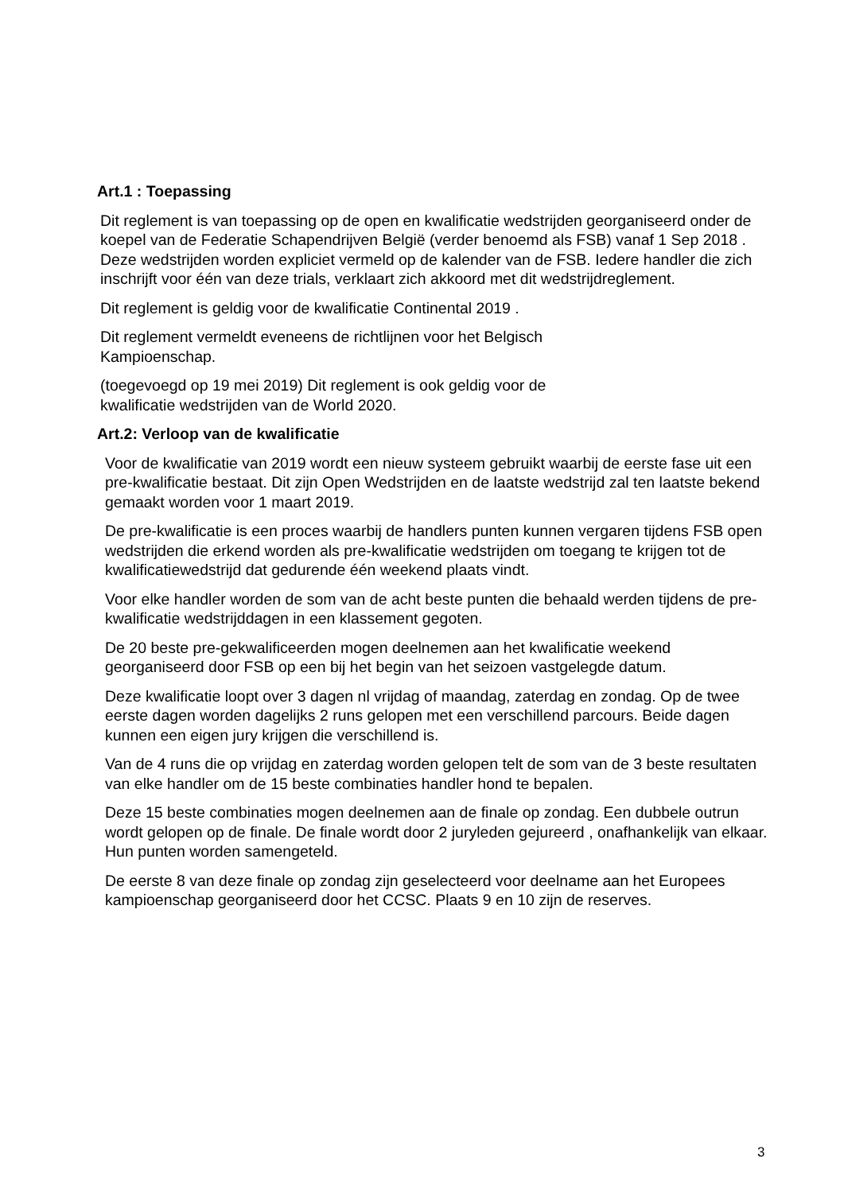Art.1 : Toepassing
Dit reglement is van toepassing op de open en kwalificatie wedstrijden georganiseerd onder de koepel van de Federatie Schapendrijven België (verder benoemd als FSB) vanaf 1 Sep 2018 . Deze wedstrijden worden expliciet vermeld op de kalender van de FSB. Iedere handler die zich inschrijft voor één van deze trials, verklaart zich akkoord met dit wedstrijdreglement.
Dit reglement is geldig voor de kwalificatie Continental 2019 .
Dit reglement vermeldt eveneens de richtlijnen voor het Belgisch Kampioenschap.
(toegevoegd op 19 mei 2019) Dit reglement is ook geldig voor de kwalificatie wedstrijden van de World 2020.
Art.2: Verloop van de kwalificatie
Voor de kwalificatie van 2019 wordt een nieuw systeem gebruikt waarbij de eerste fase uit een pre-kwalificatie bestaat. Dit zijn Open Wedstrijden en de laatste wedstrijd zal ten laatste bekend gemaakt worden voor 1 maart 2019.
De pre-kwalificatie is een proces waarbij de handlers punten kunnen vergaren tijdens FSB open wedstrijden die erkend worden als pre-kwalificatie wedstrijden om toegang te krijgen tot de kwalificatiewedstrijd dat gedurende één weekend plaats vindt.
Voor elke handler worden de som van de acht beste punten die behaald werden tijdens de pre-kwalificatie wedstrijddagen in een klassement gegoten.
De 20 beste pre-gekwalificeerden mogen deelnemen aan het kwalificatie weekend georganiseerd door FSB op een bij het begin van het seizoen vastgelegde datum.
Deze kwalificatie loopt over 3 dagen nl vrijdag of maandag, zaterdag en zondag. Op de twee eerste dagen worden dagelijks 2 runs gelopen met een verschillend parcours. Beide dagen kunnen een eigen jury krijgen die verschillend is.
Van de 4 runs die op vrijdag en zaterdag worden gelopen telt de som van de 3 beste resultaten van elke handler om de 15 beste combinaties handler hond te bepalen.
Deze 15 beste combinaties mogen deelnemen aan de finale op zondag. Een dubbele outrun wordt gelopen op de finale. De finale wordt door 2 juryleden gejureerd , onafhankelijk van elkaar. Hun punten worden samengeteld.
De eerste 8 van deze finale op zondag zijn geselecteerd voor deelname aan het Europees kampioenschap georganiseerd door het CCSC. Plaats 9 en 10 zijn de reserves.
3